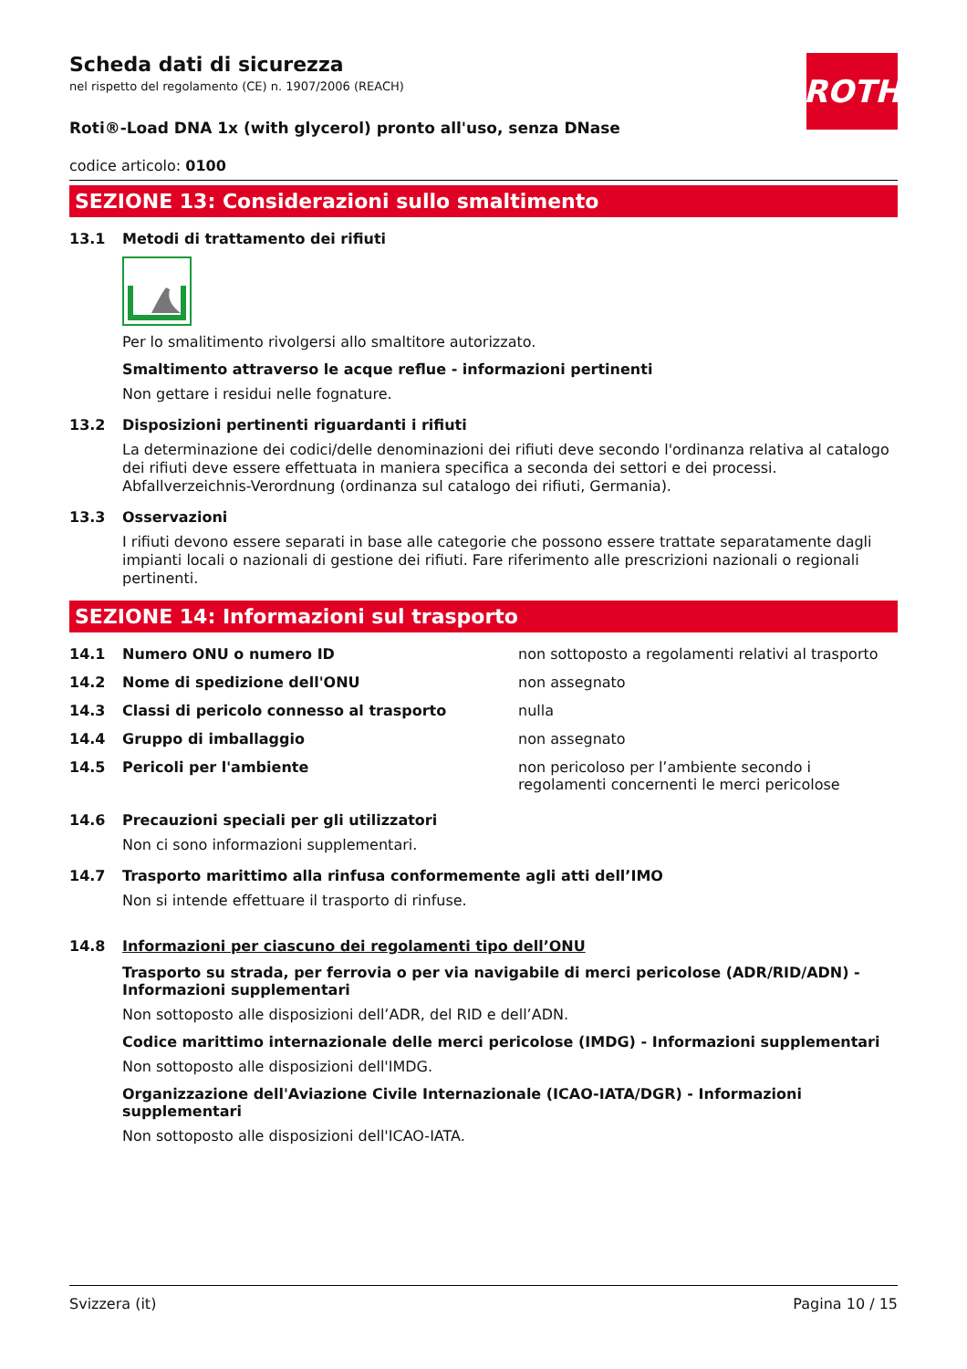ROTH
Scheda dati di sicurezza
nel rispetto del regolamento (CE) n. 1907/2006 (REACH)
Roti®-Load DNA 1x (with glycerol) pronto all'uso, senza DNase
codice articolo: 0100
SEZIONE 13: Considerazioni sullo smaltimento
13.1 Metodi di trattamento dei rifiuti
Per lo smalitimento rivolgersi allo smaltitore autorizzato.
Smaltimento attraverso le acque reflue - informazioni pertinenti
Non gettare i residui nelle fognature.
13.2 Disposizioni pertinenti riguardanti i rifiuti
La determinazione dei codici/delle denominazioni dei rifiuti deve secondo l'ordinanza relativa al catalogo dei rifiuti deve essere effettuata in maniera specifica a seconda dei settori e dei processi. Abfallverzeichnis-Verordnung (ordinanza sul catalogo dei rifiuti, Germania).
13.3 Osservazioni
I rifiuti devono essere separati in base alle categorie che possono essere trattate separatamente dagli impianti locali o nazionali di gestione dei rifiuti. Fare riferimento alle prescrizioni nazionali o regionali pertinenti.
SEZIONE 14: Informazioni sul trasporto
| 14.1 | Numero ONU o numero ID | non sottoposto a regolamenti relativi al trasporto |
| 14.2 | Nome di spedizione dell'ONU | non assegnato |
| 14.3 | Classi di pericolo connesso al trasporto | nulla |
| 14.4 | Gruppo di imballaggio | non assegnato |
| 14.5 | Pericoli per l'ambiente | non pericoloso per l’ambiente secondo i regolamenti concernenti le merci pericolose |
14.6 Precauzioni speciali per gli utilizzatori
Non ci sono informazioni supplementari.
14.7 Trasporto marittimo alla rinfusa conformemente agli atti dell’IMO
Non si intende effettuare il trasporto di rinfuse.
14.8 Informazioni per ciascuno dei regolamenti tipo dell’ONU
Trasporto su strada, per ferrovia o per via navigabile di merci pericolose (ADR/RID/ADN) - Informazioni supplementari
Non sottoposto alle disposizioni dell’ADR, del RID e dell’ADN.
Codice marittimo internazionale delle merci pericolose (IMDG) - Informazioni supplementari
Non sottoposto alle disposizioni dell'IMDG.
Organizzazione dell'Aviazione Civile Internazionale (ICAO-IATA/DGR) - Informazioni supplementari
Non sottoposto alle disposizioni dell'ICAO-IATA.
Svizzera (it) Pagina 10 / 15